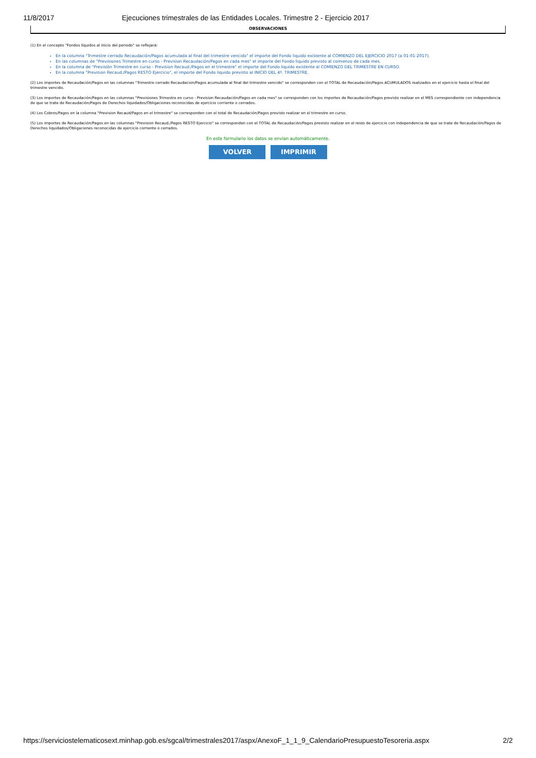11/8/2017 Ejecuciones trimestrales de las Entidades Locales. Trimestre 2 - Ejercicio 2017
OBSERVACIONES
(1) En el concepto "Fondos líquidos al inicio del periodo" se reflejará:
En la columna "Trimestre cerrado Recaudación/Pagos acumulada al final del trimestre vencido" el importe del Fondo liquido existente al COMIENZO DEL EJERCICIO 2017 (a 01-01-2017).
En las columnas de "Previsiones Trimestre en curso - Prevision Recaudación/Pagos en cada mes" el importe del Fondo liquido previsto al comienzo de cada mes.
En la columna de "Previsión Trimestre en curso - Prevision Recaud./Pagos en el trimestre" el importe del Fondo liquido existente al COMIENZO DEL TRIMESTRE EN CURSO.
En la columna "Prevision Recaud./Pagos RESTO Ejercicio", el importe del Fondo liquido previsto al INICIO DEL 4º. TRIMESTRE.
(2) Los importes de Recaudación/Pagos en las columnas "Trimestre cerrado Recaudacion/Pagos acumulada al final del trimestre vencido" se corresponden con el TOTAL de Recaudación/Pagos ACUMULADOS realizados en el ejercicio hasta el final del trimestre vencido.
(3) Los importes de Recaudación/Pagos en las columnas "Previsiones Trimestre en curso - Prevision Recaudación/Pagos en cada mes" se corresponden con los importes de Recaudación/Pagos previsto realizar en el MES correspondiente con independencia de que se trate de Recaudación/Pagos de Derechos liquidados/Obligaciones reconocidas de ejercicio corriente o cerrados.
(4) Los Cobros/Pagos en la columna "Prevision Recaud/Pagos en el trimestre" se corresponden con el total de Recaudación/Pagos previsto realizar en el trimestre en curso.
(5) Los importes de Recaudación/Pagos en las columnas "Prevision Recaud./Pagos RESTO Ejercicio" se corresponden con el TOTAL de Recaudación/Pagos previsto realizar en el resto de ejercicio con independencia de que se trate de Recaudación/Pagos de Derechos liquidados/Obligaciones reconocidas de ejercicio corriente o cerrados.
En este formulario los datos se envían automáticamente.
VOLVER IMPRIMIR
https://serviciostelematicosext.minhap.gob.es/sgcal/trimestrales2017/aspx/AnexoF_1_1_9_CalendarioPresupuestoTesoreria.aspx 2/2